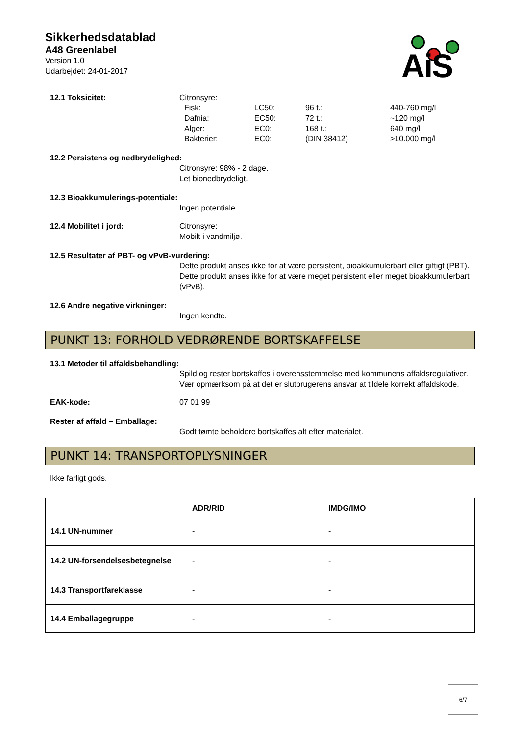Sikkerhedsdatablad
A48 Greenlabel
Version 1.0
Udarbejdet: 24-01-2017
AiS
12.1 Toksicitet: Citronsyre:
| Fisk: | LC50: | 96 t.: | 440-760 mg/l |
| Dafnia: | EC50: | 72 t.: | ~120 mg/l |
| Alger: | EC0: | 168 t.: | 640 mg/l |
| Bakterier: | EC0: | (DIN 38412) | >10.000 mg/l |
12.2 Persistens og nedbrydelighed:
Citronsyre: 98% - 2 dage.
Let bionedbrydeligt.
12.3 Bioakkumulerings-potentiale:
Ingen potentiale.
12.4 Mobilitet i jord: Citronsyre:
Mobilt i vandmiljø.
12.5 Resultater af PBT- og vPvB-vurdering:
Dette produkt anses ikke for at være persistent, bioakkumulerbart eller giftigt (PBT). Dette produkt anses ikke for at være meget persistent eller meget bioakkumulerbart (vPvB).
12.6 Andre negative virkninger:
Ingen kendte.
PUNKT 13: FORHOLD VEDRØRENDE BORTSKAFFELSE
13.1 Metoder til affaldsbehandling:
Spild og rester bortskaffes i overensstemmelse med kommunens affaldsregulativer. Vær opmærksom på at det er slutbrugerens ansvar at tildele korrekt affaldskode.
EAK-kode: 07 01 99
Rester af affald – Emballage:
Godt tømte beholdere bortskaffes alt efter materialet.
PUNKT 14: TRANSPORTOPLYSNINGER
Ikke farligt gods.
| | ADR/RID | IMDG/IMO |
| --- | --- | --- |
| 14.1 UN-nummer | - | - |
| 14.2 UN-forsendelsesbetegnelse | - | - |
| 14.3 Transportfareklasse | - | - |
| 14.4 Emballagegruppe | - | - |
6/7